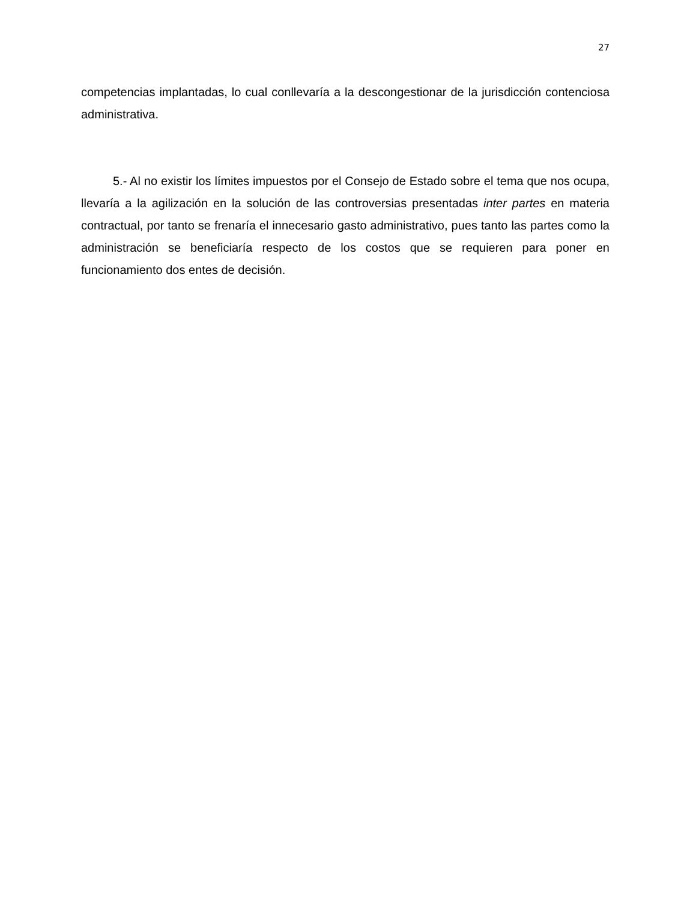27
competencias implantadas, lo cual conllevaría a la descongestionar de la jurisdicción contenciosa administrativa.
5.- Al no existir los límites impuestos por el Consejo de Estado sobre el tema que nos ocupa, llevaría a la agilización en la solución de las controversias presentadas inter partes en materia contractual, por tanto se frenaría el innecesario gasto administrativo, pues tanto las partes como la administración se beneficiaría respecto de los costos que se requieren para poner en funcionamiento dos entes de decisión.